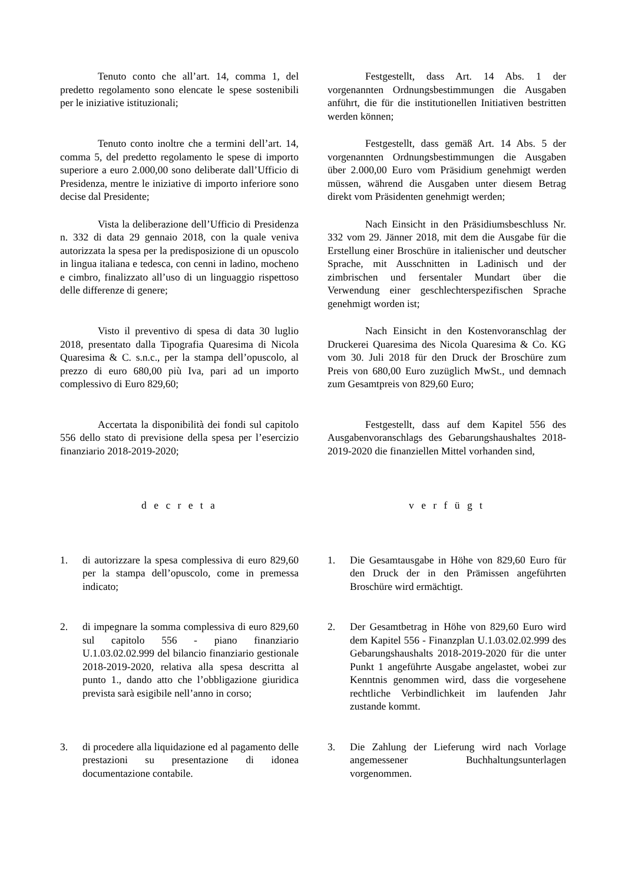Tenuto conto che all’art. 14, comma 1, del predetto regolamento sono elencate le spese sostenibili per le iniziative istituzionali;
Festgestellt, dass Art. 14 Abs. 1 der vorgenannten Ordnungsbestimmungen die Ausgaben anführt, die für die institutionellen Initiativen bestritten werden können;
Tenuto conto inoltre che a termini dell’art. 14, comma 5, del predetto regolamento le spese di importo superiore a euro 2.000,00 sono deliberate dall’Ufficio di Presidenza, mentre le iniziative di importo inferiore sono decise dal Presidente;
Festgestellt, dass gemäß Art. 14 Abs. 5 der vorgenannten Ordnungsbestimmungen die Ausgaben über 2.000,00 Euro vom Präsidium genehmigt werden müssen, während die Ausgaben unter diesem Betrag direkt vom Präsidenten genehmigt werden;
Vista la deliberazione dell’Ufficio di Presidenza n. 332 di data 29 gennaio 2018, con la quale veniva autorizzata la spesa per la predisposizione di un opuscolo in lingua italiana e tedesca, con cenni in ladino, mocheno e cimbro, finalizzato all’uso di un linguaggio rispettoso delle differenze di genere;
Nach Einsicht in den Präsidiumsbeschluss Nr. 332 vom 29. Jänner 2018, mit dem die Ausgabe für die Erstellung einer Broschüre in italienischer und deutscher Sprache, mit Ausschnitten in Ladinisch und der zimbrischen und fersentaler Mundart über die Verwendung einer geschlechterspezifischen Sprache genehmigt worden ist;
Visto il preventivo di spesa di data 30 luglio 2018, presentato dalla Tipografia Quaresima di Nicola Quaresima & C. s.n.c., per la stampa dell’opuscolo, al prezzo di euro 680,00 più Iva, pari ad un importo complessivo di Euro 829,60;
Nach Einsicht in den Kostenvoranschlag der Druckerei Quaresima des Nicola Quaresima & Co. KG vom 30. Juli 2018 für den Druck der Broschüre zum Preis von 680,00 Euro zuzüglich MwSt., und demnach zum Gesamtpreis von 829,60 Euro;
Accertata la disponibilità dei fondi sul capitolo 556 dello stato di previsione della spesa per l’esercizio finanziario 2018-2019-2020;
Festgestellt, dass auf dem Kapitel 556 des Ausgabenvoranschlags des Gebarungshaushaltes 2018-2019-2020 die finanziellen Mittel vorhanden sind,
d e c r e t a v e r f ü g t
1. di autorizzare la spesa complessiva di euro 829,60 per la stampa dell’opuscolo, come in premessa indicato;
1. Die Gesamtausgabe in Höhe von 829,60 Euro für den Druck der in den Prämissen angeführten Broschüre wird ermächtigt.
2. di impegnare la somma complessiva di euro 829,60 sul capitolo 556 - piano finanziario U.1.03.02.02.999 del bilancio finanziario gestionale 2018-2019-2020, relativa alla spesa descritta al punto 1., dando atto che l’obbligazione giuridica prevista sarà esigibile nell’anno in corso;
2. Der Gesamtbetrag in Höhe von 829,60 Euro wird dem Kapitel 556 - Finanzplan U.1.03.02.02.999 des Gebarungshaushalts 2018-2019-2020 für die unter Punkt 1 angeführte Ausgabe angelastet, wobei zur Kenntnis genommen wird, dass die vorgesehene rechtliche Verbindlichkeit im laufenden Jahr zustande kommt.
3. di procedere alla liquidazione ed al pagamento delle prestazioni su presentazione di idonea documentazione contabile.
3. Die Zahlung der Lieferung wird nach Vorlage angemessener Buchhaltungsunterlagen vorgenommen.